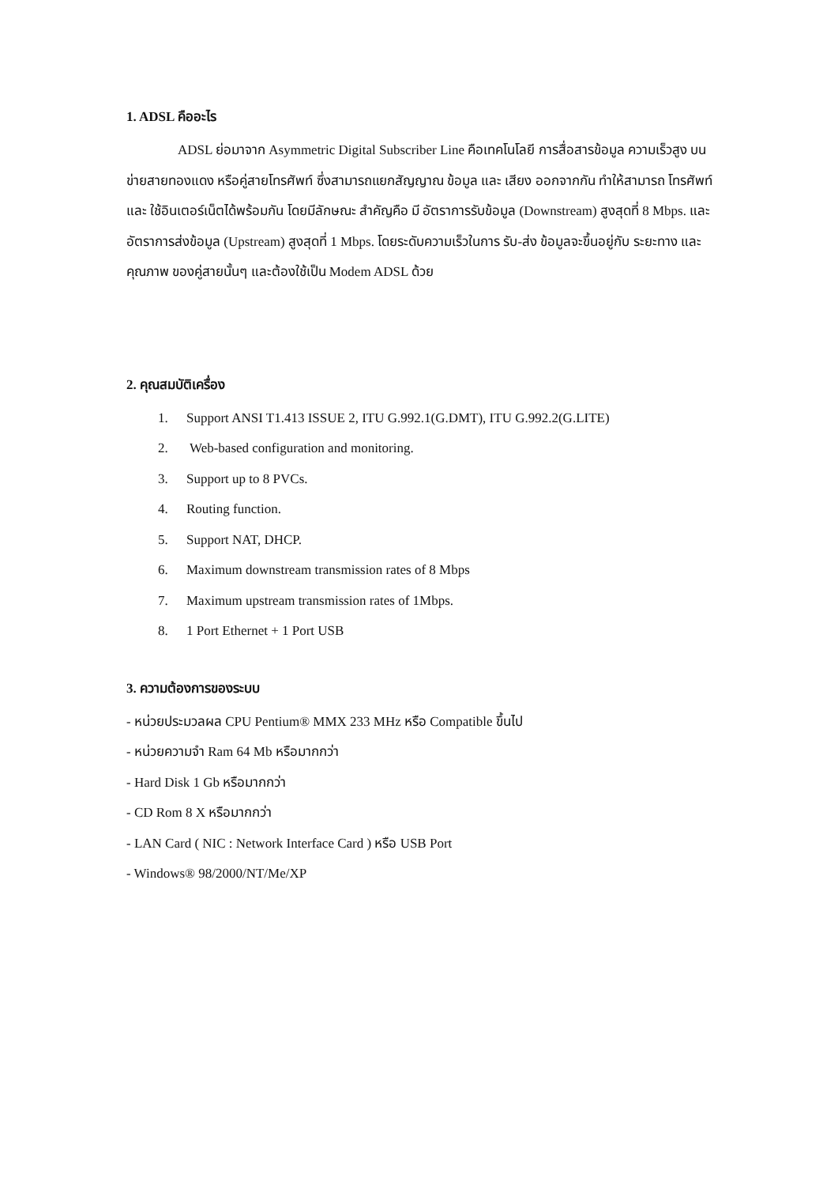1. ADSL คืออะไร
ADSL ย่อมาจาก Asymmetric Digital Subscriber Line คือเทคโนโลยี การสื่อสารข้อมูล ความเร็วสูง บนข่ายสายทองแดง หรือคู่สายโทรศัพท์ ซึ่งสามารถแยกสัญญาณ ข้อมูล และ เสียง ออกจากกัน ทำให้สามารถ โทรศัพท์และ ใช้อินเตอร์เน็ตได้พร้อมกัน โดยมีลักษณะ สำคัญคือ มี อัตราการรับข้อมูล (Downstream) สูงสุดที่ 8 Mbps. และ อัตราการส่งข้อมูล (Upstream) สูงสุดที่ 1 Mbps. โดยระดับความเร็วในการ รับ-ส่ง ข้อมูลจะขึ้นอยู่กับ ระยะทาง และคุณภาพ ของคู่สายนั้นๆ และต้องใช้เป็น Modem ADSL ด้วย
2. คุณสมบัติเครื่อง
1. Support ANSI T1.413 ISSUE 2, ITU G.992.1(G.DMT), ITU G.992.2(G.LITE)
2. Web-based configuration and monitoring.
3. Support up to 8 PVCs.
4. Routing function.
5. Support NAT, DHCP.
6. Maximum downstream transmission rates of 8 Mbps
7. Maximum upstream transmission rates of 1Mbps.
8. 1 Port Ethernet + 1 Port USB
3. ความต้องการของระบบ
- หน่วยประมวลผล CPU Pentium® MMX 233 MHz หรือ Compatible ขึ้นไป
- หน่วยความจำ Ram 64 Mb หรือมากกว่า
- Hard Disk 1 Gb หรือมากกว่า
- CD Rom 8 X หรือมากกว่า
- LAN Card ( NIC : Network Interface Card ) หรือ USB Port
- Windows® 98/2000/NT/Me/XP